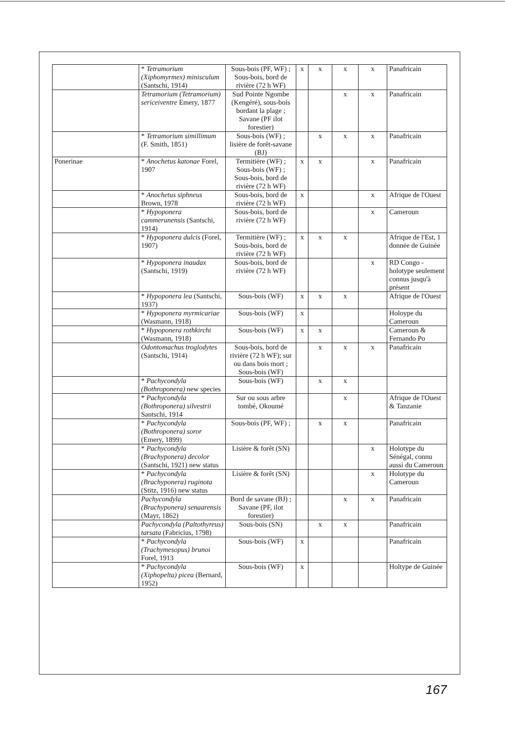| | * Tetramorium (Xiphomyrmex) minisculum (Santschi, 1914) | Sous-bois (PF, WF) ; Sous-bois, bord de rivière (72 h WF) | x | x | x | x | Panafricain |
| | Tetramorium (Tetramorium) sericeiventre Emery, 1877 | Sud Pointe Ngombe (Kengéré), sous-bois bordant la plage ; Savane (PF ilot forestier) | | | x | x | Panafricain |
| | * Tetramorium simillimum (F. Smith, 1851) | Sous-bois (WF) ; lisière de forêt-savane (BJ) | | x | x | x | Panafricain |
| Ponerinae | * Anochetus katonae Forel, 1907 | Termitière (WF) ; Sous-bois (WF) ; Sous-bois, bord de rivière (72 h WF) | x | x | | x | Panafricain |
| | * Anochetus siphneus Brown, 1978 | Sous-bois, bord de rivière (72 h WF) | x | | | x | Afrique de l'Ouest |
| | * Hypoponera cammerunensis (Santschi, 1914) | Sous-bois, bord de rivière (72 h WF) | | | | x | Cameroun |
| | * Hypoponera dulcis (Forel, 1907) | Termitière (WF) ; Sous-bois, bord de rivière (72 h WF) | x | x | x | | Afrique de l'Est, 1 donnée de Guinée |
| | * Hypoponera inaudax (Santschi, 1919) | Sous-bois, bord de rivière (72 h WF) | | | | x | RD Congo - holotype seulement connus jusqu'à présent |
| | * Hypoponera lea (Santschi, 1937) | Sous-bois (WF) | x | x | x | | Afrique de l'Ouest |
| | * Hypoponera myrmicariae (Wasmann, 1918) | Sous-bois (WF) | x | | | | Holoype du Cameroun |
| | * Hypoponera rothkirchi (Wasmann, 1918) | Sous-bois (WF) | x | x | | | Cameroun & Fernando Po |
| | Odontomachus troglodytes (Santschi, 1914) | Sous-bois, bord de rivière (72 h WF); sur ou dans bois mort ; Sous-bois (WF) | | x | x | x | Panafricain |
| | * Pachycondyla (Bothroponera) new species | Sous-bois (WF) | | x | x | | |
| | * Pachycondyla (Bothroponera) silvestrii Santschi, 1914 | Sur ou sous arbre tombé, Okoumé | | | x | | Afrique de l'Ouest & Tanzanie |
| | * Pachycondyla (Bothroponera) soror (Emery, 1899) | Sous-bois (PF, WF) ; | | x | x | | Panafricain |
| | * Pachycondyla (Brachyponera) decolor (Santschi, 1921) new status | Lisière & forêt (SN) | | | | x | Holotype du Sénégal, connu aussi du Cameroun |
| | * Pachycondyla (Brachyponera) ruginota (Stitz, 1916) new status | Lisière & forêt (SN) | | | | x | Holotype du Cameroun |
| | Pachycondyla (Brachyponera) senaarensis (Mayr, 1862) | Bord de savane (BJ) ; Savane (PF, ilot forestier) | | | x | x | Panafricain |
| | Pachycondyla (Paltothyreus) tarsata (Fabricius, 1798) | Sous-bois (SN) | | x | x | | Panafricain |
| | * Pachycondyla (Trachymesopus) brunoi Forel, 1913 | Sous-bois (WF) | x | | | | Panafricain |
| | * Pachycondyla (Xiphopelta) picea (Bernard, 1952) | Sous-bois (WF) | x | | | | Holtype de Guinée |
167